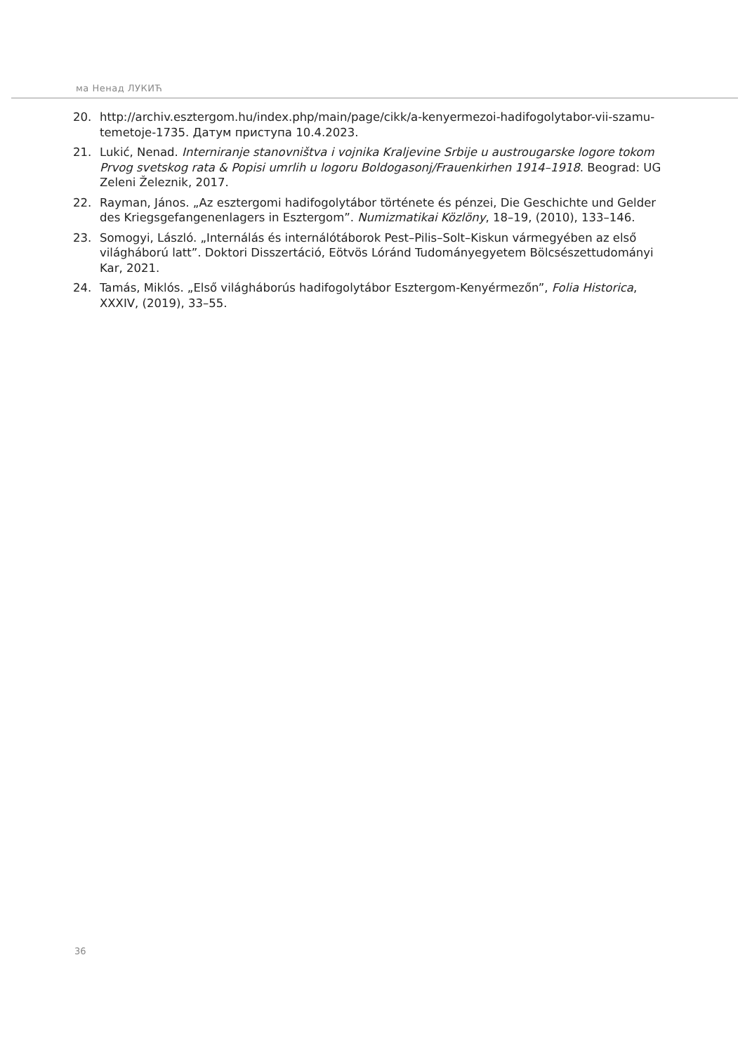ма Ненад ЛУКИЋ
20. http://archiv.esztergom.hu/index.php/main/page/cikk/a-kenyermezoi-hadifogolytabor-vii-szamu-temetoje-1735. Датум приступа 10.4.2023.
21. Lukić, Nenad. Interniranje stanovništva i vojnika Kraljevine Srbije u austrougarske logore tokom Prvog svetskog rata & Popisi umrlih u logoru Boldogasonj/Frauenkirhen 1914–1918. Beograd: UG Zeleni Železnik, 2017.
22. Rayman, János. „Az esztergomi hadifogolytábor története és pénzei, Die Geschichte und Gelder des Kriegsgefangenenlagers in Esztergom”. Numizmatikai Közlöny, 18–19, (2010), 133–146.
23. Somogyi, László. „Internálás és internálótáborok Pest–Pilis–Solt–Kiskun vármegyében az első világháború latt”. Doktori Disszertáció, Eötvös Lóránd Tudományegyetem Bölcsészettudományi Kar, 2021.
24. Tamás, Miklós. „Első világháborús hadifogolytábor Esztergom-Kenyérmezőn”, Folia Historica, XXXIV, (2019), 33–55.
36